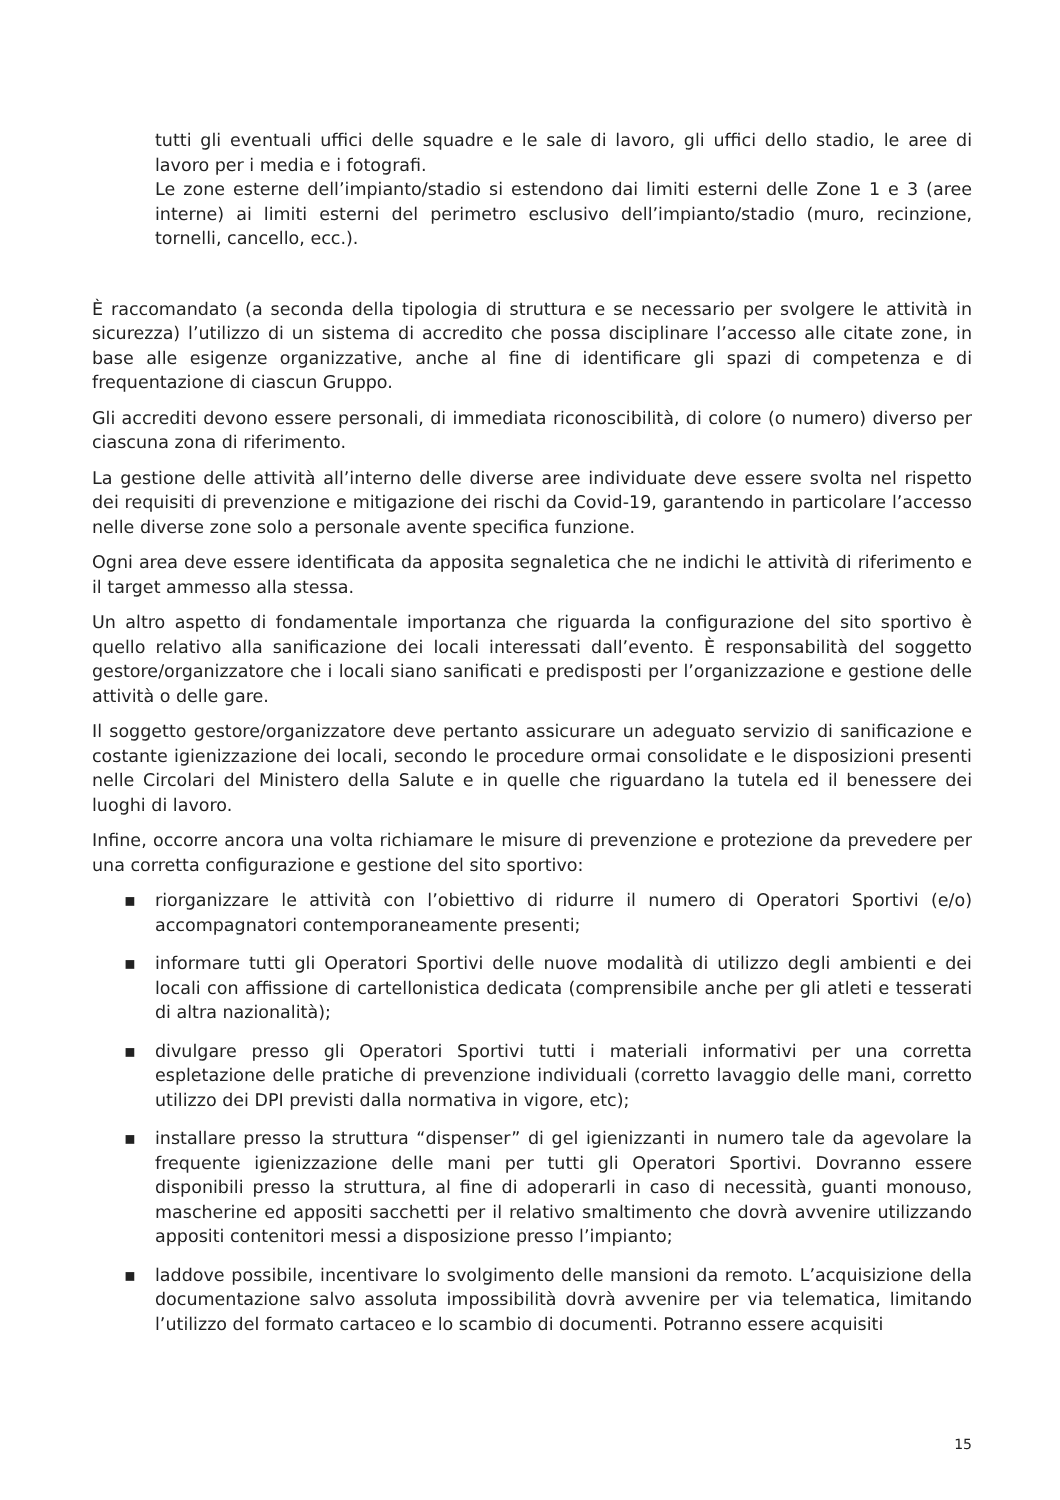tutti gli eventuali uffici delle squadre e le sale di lavoro, gli uffici dello stadio, le aree di lavoro per i media e i fotografi.
Le zone esterne dell’impianto/stadio si estendono dai limiti esterni delle Zone 1 e 3 (aree interne) ai limiti esterni del perimetro esclusivo dell’impianto/stadio (muro, recinzione, tornelli, cancello, ecc.).
È raccomandato (a seconda della tipologia di struttura e se necessario per svolgere le attività in sicurezza) l’utilizzo di un sistema di accredito che possa disciplinare l’accesso alle citate zone, in base alle esigenze organizzative, anche al fine di identificare gli spazi di competenza e di frequentazione di ciascun Gruppo.
Gli accrediti devono essere personali, di immediata riconoscibilità, di colore (o numero) diverso per ciascuna zona di riferimento.
La gestione delle attività all’interno delle diverse aree individuate deve essere svolta nel rispetto dei requisiti di prevenzione e mitigazione dei rischi da Covid-19, garantendo in particolare l’accesso nelle diverse zone solo a personale avente specifica funzione.
Ogni area deve essere identificata da apposita segnaletica che ne indichi le attività di riferimento e il target ammesso alla stessa.
Un altro aspetto di fondamentale importanza che riguarda la configurazione del sito sportivo è quello relativo alla sanificazione dei locali interessati dall’evento. È responsabilità del soggetto gestore/organizzatore che i locali siano sanificati e predisposti per l’organizzazione e gestione delle attività o delle gare.
Il soggetto gestore/organizzatore deve pertanto assicurare un adeguato servizio di sanificazione e costante igienizzazione dei locali, secondo le procedure ormai consolidate e le disposizioni presenti nelle Circolari del Ministero della Salute e in quelle che riguardano la tutela ed il benessere dei luoghi di lavoro.
Infine, occorre ancora una volta richiamare le misure di prevenzione e protezione da prevedere per una corretta configurazione e gestione del sito sportivo:
▪ riorganizzare le attività con l’obiettivo di ridurre il numero di Operatori Sportivi (e/o) accompagnatori contemporaneamente presenti;
▪ informare tutti gli Operatori Sportivi delle nuove modalità di utilizzo degli ambienti e dei locali con affissione di cartellonistica dedicata (comprensibile anche per gli atleti e tesserati di altra nazionalità);
▪ divulgare presso gli Operatori Sportivi tutti i materiali informativi per una corretta espletazione delle pratiche di prevenzione individuali (corretto lavaggio delle mani, corretto utilizzo dei DPI previsti dalla normativa in vigore, etc);
▪ installare presso la struttura “dispenser” di gel igienizzanti in numero tale da agevolare la frequente igienizzazione delle mani per tutti gli Operatori Sportivi. Dovranno essere disponibili presso la struttura, al fine di adoperarli in caso di necessità, guanti monouso, mascherine ed appositi sacchetti per il relativo smaltimento che dovrà avvenire utilizzando appositi contenitori messi a disposizione presso l’impianto;
▪ laddove possibile, incentivare lo svolgimento delle mansioni da remoto. L’acquisizione della documentazione salvo assoluta impossibilità dovrà avvenire per via telematica, limitando l’utilizzo del formato cartaceo e lo scambio di documenti. Potranno essere acquisiti
15